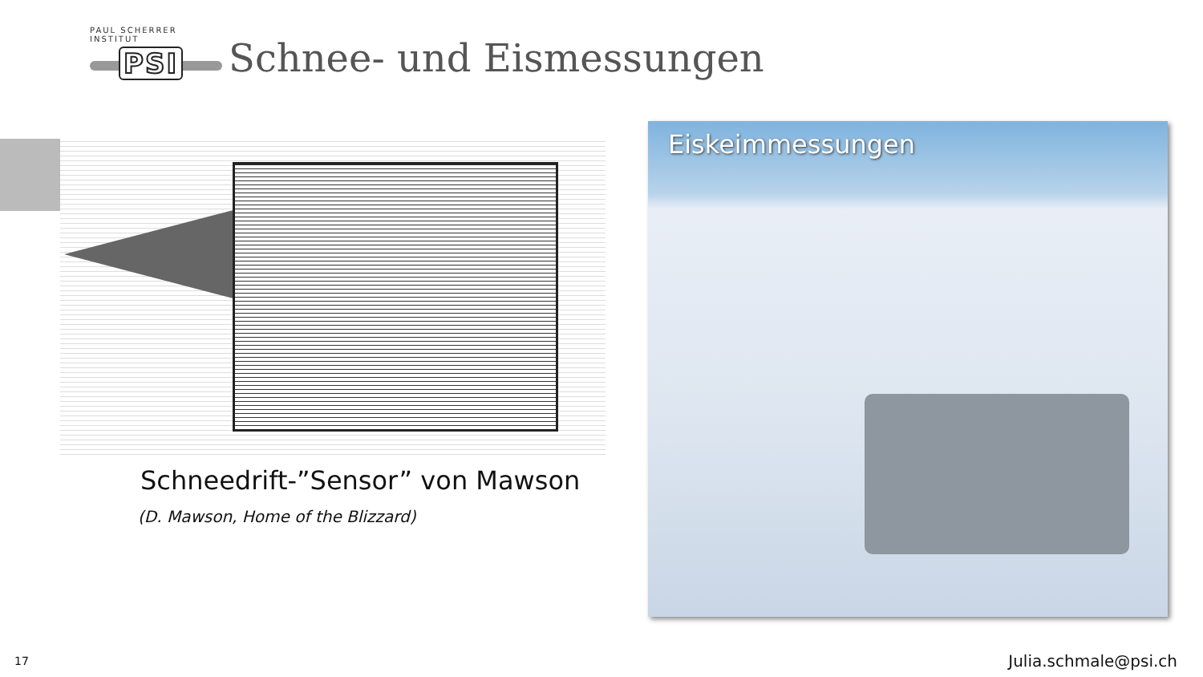PAUL SCHERRER INSTITUT
PSI
Schnee- und Eismessungen
Schneedrift-”Sensor” von Mawson
(D. Mawson, Home of the Blizzard)
Eiskeimmessungen
17 Julia.schmale@psi.ch